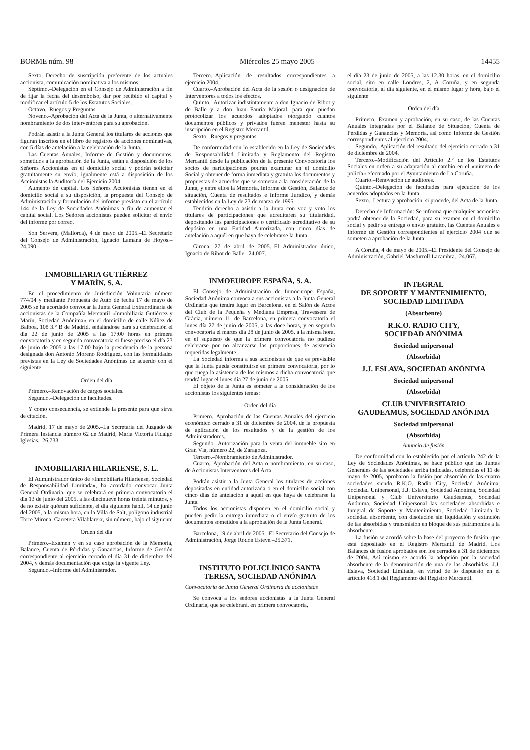BORME núm. 98 Miércoles 25 mayo 2005 14455
Sexto.–Derecho de suscripción preferente de los actuales accionista, comunicación nominativa a los mismos.
Séptimo.–Delegación en el Consejo de Administración a fin de fijar la fecha del desembolso, dar por recibido el capital y modificar el artículo 5 de los Estatutos Sociales.
Octavo.–Ruegos y Preguntas.
Noveno.–Aprobación del Acta de la Junta, o alternativamente nombramiento de dos interventores para su aprobación.
Podrán asistir a la Junta General los titulares de acciones que figuran inscritos en el libro de registros de acciones nominativas, con 5 días de antelación a la celebración de la Junta.
Las Cuentas Anuales, Informe de Gestión y documentos, sometidos a la aprobación de la Junta, están a disposición de los Señores Accionistas en el domicilio social y podrán solicitar gratuitamente su envío, igualmente está a disposición de los Accionistas la Auditoría del Ejercicio 2004.
Aumento de capital. Los Señores Accionistas tienen en el domicilio social a su disposición, la propuesta del Consejo de Administración y formulación del informe previsto en el artículo 144 de la Ley de Sociedades Anónimas a fin de aumentar el capital social. Los Señores accionistas pueden solicitar el envío del informe por correo.
Son Servera, (Mallorca), 4 de mayo de 2005.–El Secretario del Consejo de Administración, Ignacio Lamana de Hoyos.–24.090.
INMOBILIARIA GUTIÉRREZ
Y MARÍN, S. A.
En el procedimiento de Jurisdicción Voluntaria número 774/04 y mediante Propuesta de Auto de fecha 17 de mayo de 2005 se ha acordado convocar la Junta General Extraordinaria de accionistas de la Compañía Mercantil «Inmobiliaria Gutiérrez y Marín, Sociedad Anónima» en el domicilio de calle Núñez de Balboa, 108 3.° B de Madrid, señalándose para su celebración el día 22 de junio de 2005 a las 17:00 horas en primera convocatoria y en segunda convocatoria si fuese preciso el día 23 de junio de 2005 a las 17:00 bajo la presidencia de la persona designada don Antonio Moreno Rodríguez, con las formalidades previstas en la Ley de Sociedades Anónimas de acuerdo con el siguiente
Orden del día
Primero.–Renovación de cargos sociales.
Segundo.–Delegación de facultades.
Y como consecuencia, se extiende la presente para que sirva de citación.
Madrid, 17 de mayo de 2005.–La Secretaria del Juzgado de Primera Instancia número 62 de Madrid, María Victoria Fidalgo Iglesias.–26.733.
INMOBILIARIA HILARIENSE, S. L.
El Administrador único de «Inmobiliaria Hilariense, Sociedad de Responsabilidad Limitada», ha acordado convocar Junta General Ordinaria, que se celebrará en primera convocatoria el día 13 de junio del 2005, a las diecinueve horas treinta minutos, y de no existir quórum suficiente, el día siguiente hábil, 14 de junio del 2005, a la misma hora, en la Villa de Salt, polígono industrial Torre Mirona, Carretera Vilablareix, sin número, bajo el siguiente
Orden del día
Primero.–Examen y en su caso aprobación de la Memoria, Balance, Cuenta de Pérdidas y Ganancias, Informe de Gestión correspondiente al ejercicio cerrado el día 31 de diciembre del 2004, y demás documentación que exige la vigente Ley.
Segundo.–Informe del Administrador.
Tercero.–Aplicación de resultados correspondientes a ejercicio 2004.
Cuarto.–Aprobación del Acta de la sesión o designación de Interventores a todos los efectos.
Quinto.–Autorizar indistintamente a don Ignacio de Ribot y de Balle y a don Juan Fauria Majoral, para que puedan protocolizar los acuerdos adoptados otorgando cuantos documentos públicos y privados fueren menester hasta su inscripción en el Registro Mercantil.
Sexto.–Ruegos y preguntas.
De conformidad con lo establecido en la Ley de Sociedades de Responsabilidad Limitada y Reglamento del Registro Mercantil desde la publicación de la presente Convocatoria los socios de participaciones podrán examinar en el domicilio Social y obtener de forma inmediata y gratuita los documentos y propuestas de acuerdos que se sometan a la consideración de la Junta, y entre ellos la Memoria, Informe de Gestión, Balance de situación, Cuenta de resultados e Informe Jurídico, y demás establecidos en la Ley de 23 de marzo de 1995.
Tendrán derecho a asistir a la Junta con voz y voto los titulares de participaciones que acreditaren su titularidad, depositando las participaciones o certificado acreditativo de su depósito en una Entidad Autorizada, con cinco días de antelación a aquél en que haya de celebrarse la Junta.
Girona, 27 de abril de 2005.–El Administrador único, Ignacio de Ribot de Balle.–24.007.
INMOEUROPE ESPAÑA, S. A.
El Consejo de Administración de Inmoeurope España, Sociedad Anónima convoca a sus accionistas a la Junta General Ordinaria que tendrá lugar en Barcelona, en el Salón de Actos del Club de la Pequeña y Mediana Empresa, Travessera de Gràcia, número 11, de Barcelona, en primera convocatoria el lunes día 27 de junio de 2005, a las doce horas, y en segunda convocatoria el martes día 28 de junio de 2005, a la misma hora, en el supuesto de que la primera convocatoria no pudiese celebrarse por no alcanzarse las proporciones de asistencia requeridas legalmente.
La Sociedad informa a sus accionistas de que es previsible que la Junta pueda constituirse en primera convocatoria, por lo que ruega la asistencia de los mismos a dicha convocatoria que tendrá lugar el lunes día 27 de junio de 2005.
El objeto de la Junta es someter a la consideración de los accionistas los siguientes temas:
Orden del día
Primero.–Aprobación de las Cuentas Anuales del ejercicio económico cerrado a 31 de diciembre de 2004, de la propuesta de aplicación de los resultados y de la gestión de los Administradores.
Segundo.–Autorización para la venta del inmueble sito en Gran Vía, número 22, de Zaragoza.
Tercero.–Nombramiento de Administrador.
Cuarto.–Aprobación del Acta o nombramiento, en su caso, de Accionistas Interventores del Acta.
Podrán asistir a la Junta General los titulares de acciones depositadas en entidad autorizada o en el domicilio social con cinco días de antelación a aquél en que haya de celebrarse la Junta.
Todos los accionistas disponen en el domicilio social y pueden pedir la entrega inmediata o el envío gratuito de los documentos sometidos a la aprobación de la Junta General.
Barcelona, 19 de abril de 2005.–El Secretario del Consejo de Administración, Jorge Rodón Esteve.–25.371.
INSTITUTO POLICLÍNICO SANTA
TERESA, SOCIEDAD ANÓNIMA
Convocatoria de Junta General Ordinaria de accionistas
Se convoca a los señores accionistas a la Junta General Ordinaria, que se celebrará, en primera convocatoria,
el día 23 de junio de 2005, a las 12.30 horas, en el domicilio social, sito en calle Londres, 2, A Coruña, y en segunda convocatoria, al día siguiente, en el mismo lugar y hora, bajo el siguiente
Orden del día
Primero.–Examen y aprobación, en su caso, de las Cuentas Anuales integradas por el Balance de Situación, Cuenta de Pérdidas y Ganancias y Memoria, así como Informe de Gestión correspondientes al ejercicio 2004.
Segundo.–Aplicación del resultado del ejercicio cerrado a 31 de diciembre de 2004.
Tercero.–Modificación del Artículo 2.º de los Estatutos Sociales en orden a su adaptación al cambio en el «número de policía» efectuado por el Ayuntamiento de La Coruña.
Cuarto.–Renovación de auditores.
Quinto.–Delegación de facultades para ejecución de los acuerdos adoptados en la Junta.
Sexto.–Lectura y aprobación, si procede, del Acta de la Junta.
Derecho de Información: Se informa que cualquier accionista podrá obtener de la Sociedad, para su examen en el domicilio social y pedir su entrega o envío gratuito, las Cuentas Anuales e Informe de Gestión correspondientes al ejercicio 2004 que se someten a aprobación de la Junta.
A Coruña, 4 de mayo de 2005.–El Presidente del Consejo de Administración, Gabriel Masfurroll Lacambra.–24.067.
INTEGRAL
DE SOPORTE Y MANTENIMIENTO,
SOCIEDAD LIMITADA
(Absorbente)
R.K.O. RADIO CITY,
SOCIEDAD ANÓNIMA
Sociedad unipersonal
(Absorbida)
J.J. ESLAVA, SOCIEDAD ANÓNIMA
Sociedad unipersonal
(Absorbida)
CLUB UNIVERSITARIO
GAUDEAMUS, SOCIEDAD ANÓNIMA
Sociedad unipersonal
(Absorbida)
Anuncio de fusión
De conformidad con lo establecido por el artículo 242 de la Ley de Sociedades Anónimas, se hace público que las Juntas Generales de las sociedades arriba indicadas, celebradas el 11 de mayo de 2005, aprobaron la fusión por absorción de las cuatro sociedades siendo R.K.O. Radio City, Sociedad Anónima, Sociedad Unipersonal, J.J. Eslava, Sociedad Anónima, Sociedad Unipersonal y Club Universitario Gaudeamus, Sociedad Anónima, Sociedad Unipersonal las sociedades absorbidas e Integral de Soporte y Mantenimiento, Sociedad Limitada la sociedad absorbente, con disolución sin liquidación y extinción de las absorbidas y transmisión en bloque de sus patrimonios a la absorbente.
La fusión se acordó sobre la base del proyecto de fusión, que está depositado en el Registro Mercantil de Madrid. Los Balances de fusión aprobados son los cerrados a 31 de diciembre de 2004. Así mismo se acordó la adopción por la sociedad absorbente de la denominación de una de las absorbidas, J.J. Eslava, Sociedad Limitada, en virtud de lo dispuesto en el artículo 418.1 del Reglamento del Registro Mercantil.